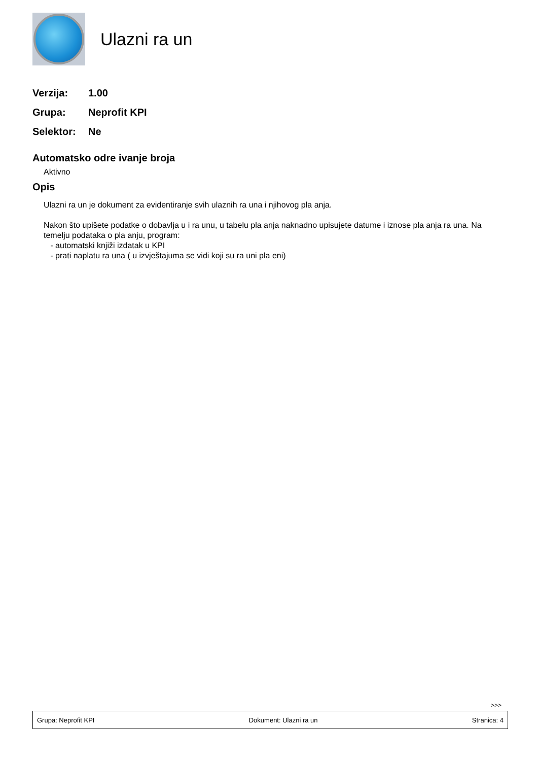Ulazni ra un
Verzija: 1.00
Grupa: Neprofit KPI
Selektor: Ne
Automatsko odre ivanje broja
Aktivno
Opis
Ulazni ra un je dokument za evidentiranje svih ulaznih ra una i njihovog pla anja.
Nakon što upišete podatke o dobavlja u i ra unu, u tabelu pla anja naknadno upisujete datume i iznose pla anja ra una. Na temelju podataka o pla anju, program:
- automatski knjiži izdatak u KPI
- prati naplatu ra una ( u izvještajuma se vidi koji su ra uni pla eni)
>>>
Grupa: Neprofit KPI Dokument: Ulazni ra un Stranica: 4